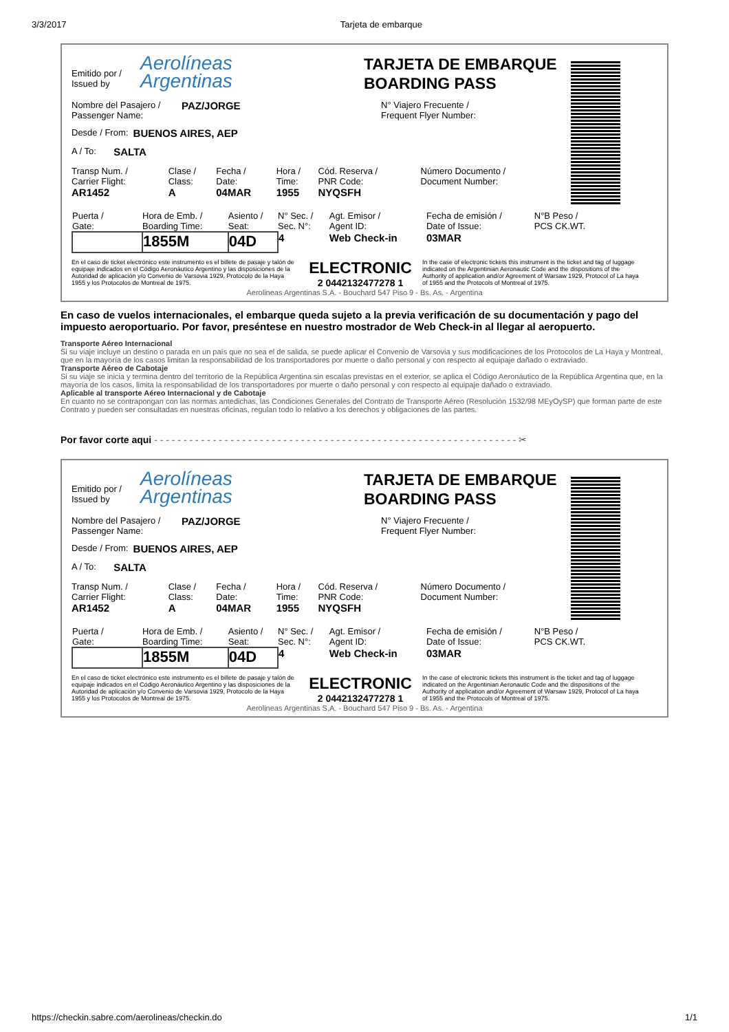3/3/2017 Tarjeta de embarque
Emitido por /
Issued by
Aerolíneas
Argentinas
TARJETA DE EMBARQUE
BOARDING PASS
Nombre del Pasajero /
Passenger Name:
PAZ/JORGE
N° Viajero Frecuente /
Frequent Flyer Number:
Desde / From: BUENOS AIRES, AEP
A / To: SALTA
| Transp Num. / Carrier Flight: | Clase / Class: | Fecha / Date: | Hora / Time: | Cód. Reserva / PNR Code: | Número Documento / Document Number: |
| AR1452 | A | 04MAR | 1955 | NYQSFH | |
| Puerta / Gate: | Hora de Emb. / Boarding Time: | Asiento / Seat: | N° Sec. / Sec. N°: | Agt. Emisor / Agent ID: | Fecha de emisión / Date of Issue: | N°B Peso / PCS CK.WT. |
| | 1855M | 04D | 4 | Web Check-in | 03MAR | |
En el caso de ticket electrónico este instrumento es el billete de pasaje y talón de equipaje indicados en el Código Aeronáutico Argentino y las disposiciones de la Autoridad de aplicación y/o Convenio de Varsovia 1929, Protocolo de la Haya 1955 y los Protocolos de Montreal de 1975.
ELECTRONIC
2 0442132477278 1
In the case of electronic tickets this instrument is the ticket and tag of luggage indicated on the Argentinian Aeronautic Code and the dispositions of the Authority of application and/or Agreement of Warsaw 1929, Protocol of La haya of 1955 and the Protocols of Montreal of 1975.
Aerolineas Argentinas S.A. - Bouchard 547 Piso 9 - Bs. As. - Argentina
En caso de vuelos internacionales, el embarque queda sujeto a la previa verificación de su documentación y pago del impuesto aeroportuario. Por favor, preséntese en nuestro mostrador de Web Check-in al llegar al aeropuerto.
Transporte Aéreo Internacional
Si su viaje incluye un destino o parada en un país que no sea el de salida, se puede aplicar el Convenio de Varsovia y sus modificaciones de los Protocolos de La Haya y Montreal, que en la mayoría de los casos limitan la responsabilidad de los transportadores por muerte o daño personal y con respecto al equipaje dañado o extraviado.
Transporte Aéreo de Cabotaje
Si su viaje se inicia y termina dentro del territorio de la República Argentina sin escalas previstas en el exterior, se aplica el Código Aeronáutico de la República Argentina que, en la mayoría de los casos, limita la responsabilidad de los transportadores por muerte o daño personal y con respecto al equipaje dañado o extraviado.
Aplicable al transporte Aéreo Internacional y de Cabotaje
En cuanto no se contrapongan con las normas antedichas, las Condiciones Generales del Contrato de Transporte Aéreo (Resolución 1532/98 MEyOySP) que forman parte de este Contrato y pueden ser consultadas en nuestras oficinas, regulan todo lo relativo a los derechos y obligaciones de las partes.
Por favor corte aqui - - - - - - - - - - - - - - - - - - - - - - - - - - - - - - - - - - - - - - - - - - - - - - - - - - - - - - - - - - - - - - ✂
Emitido por /
Issued by
Aerolíneas
Argentinas
TARJETA DE EMBARQUE
BOARDING PASS
Nombre del Pasajero /
Passenger Name:
PAZ/JORGE
N° Viajero Frecuente /
Frequent Flyer Number:
Desde / From: BUENOS AIRES, AEP
A / To: SALTA
| Transp Num. / Carrier Flight: | Clase / Class: | Fecha / Date: | Hora / Time: | Cód. Reserva / PNR Code: | Número Documento / Document Number: |
| AR1452 | A | 04MAR | 1955 | NYQSFH | |
| Puerta / Gate: | Hora de Emb. / Boarding Time: | Asiento / Seat: | N° Sec. / Sec. N°: | Agt. Emisor / Agent ID: | Fecha de emisión / Date of Issue: | N°B Peso / PCS CK.WT. |
| | 1855M | 04D | 4 | Web Check-in | 03MAR | |
En el caso de ticket electrónico este instrumento es el billete de pasaje y talón de equipaje indicados en el Código Aeronáutico Argentino y las disposiciones de la Autoridad de aplicación y/o Convenio de Varsovia 1929, Protocolo de la Haya 1955 y los Protocolos de Montreal de 1975.
ELECTRONIC
2 0442132477278 1
In the case of electronic tickets this instrument is the ticket and tag of luggage indicated on the Argentinian Aeronautic Code and the dispositions of the Authority of application and/or Agreement of Warsaw 1929, Protocol of La haya of 1955 and the Protocols of Montreal of 1975.
Aerolineas Argentinas S.A. - Bouchard 547 Piso 9 - Bs. As. - Argentina
https://checkin.sabre.com/aerolineas/checkin.do 1/1